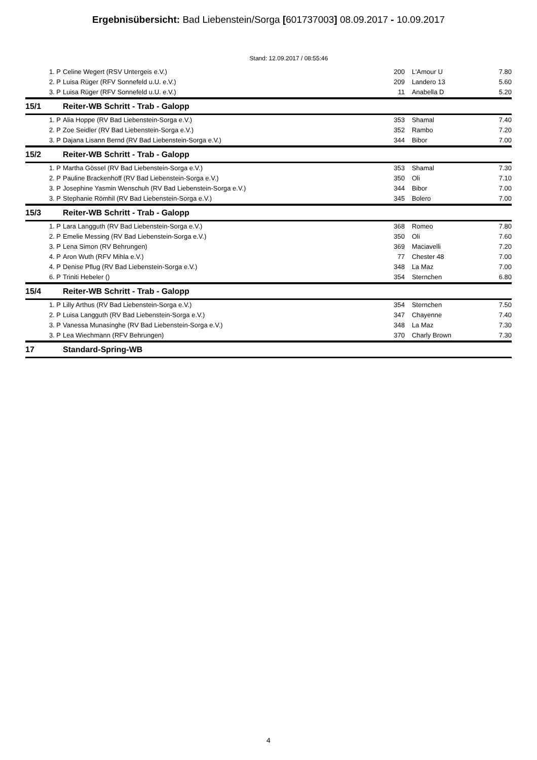Ergebnisübersicht: Bad Liebenstein/Sorga [601737003] 08.09.2017 - 10.09.2017
Stand: 12.09.2017 / 08:55:46
| 1. P | Celine Wegert (RSV Untergeis e.V.) | 200 | L'Amour U | 7.80 |
| 2. P | Luisa Rüger (RFV Sonnefeld u.U. e.V.) | 209 | Landero 13 | 5.60 |
| 3. P | Luisa Rüger (RFV Sonnefeld u.U. e.V.) | 11 | Anabella D | 5.20 |
| 15/1 | Reiter-WB Schritt - Trab - Galopp | | | |
| 1. P | Alia Hoppe (RV Bad Liebenstein-Sorga e.V.) | 353 | Shamal | 7.40 |
| 2. P | Zoe Seidler (RV Bad Liebenstein-Sorga e.V.) | 352 | Rambo | 7.20 |
| 3. P | Dajana Lisann Bernd (RV Bad Liebenstein-Sorga e.V.) | 344 | Bibor | 7.00 |
| 15/2 | Reiter-WB Schritt - Trab - Galopp | | | |
| 1. P | Martha Gössel (RV Bad Liebenstein-Sorga e.V.) | 353 | Shamal | 7.30 |
| 2. P | Pauline Brackenhoff (RV Bad Liebenstein-Sorga e.V.) | 350 | Oli | 7.10 |
| 3. P | Josephine Yasmin Wenschuh (RV Bad Liebenstein-Sorga e.V.) | 344 | Bibor | 7.00 |
| 3. P | Stephanie Römhil (RV Bad Liebenstein-Sorga e.V.) | 345 | Bolero | 7.00 |
| 15/3 | Reiter-WB Schritt - Trab - Galopp | | | |
| 1. P | Lara Langguth (RV Bad Liebenstein-Sorga e.V.) | 368 | Romeo | 7.80 |
| 2. P | Emelie Messing (RV Bad Liebenstein-Sorga e.V.) | 350 | Oli | 7.60 |
| 3. P | Lena Simon (RV Behrungen) | 369 | Maciavelli | 7.20 |
| 4. P | Aron Wuth (RFV Mihla e.V.) | 77 | Chester 48 | 7.00 |
| 4. P | Denise Pflug (RV Bad Liebenstein-Sorga e.V.) | 348 | La Maz | 7.00 |
| 6. P | Triniti Hebeler () | 354 | Sternchen | 6.80 |
| 15/4 | Reiter-WB Schritt - Trab - Galopp | | | |
| 1. P | Lilly Arthus (RV Bad Liebenstein-Sorga e.V.) | 354 | Sternchen | 7.50 |
| 2. P | Luisa Langguth (RV Bad Liebenstein-Sorga e.V.) | 347 | Chayenne | 7.40 |
| 3. P | Vanessa Munasinghe (RV Bad Liebenstein-Sorga e.V.) | 348 | La Maz | 7.30 |
| 3. P | Lea Wiechmann (RFV Behrungen) | 370 | Charly Brown | 7.30 |
| 17 | Standard-Spring-WB | | | |
4